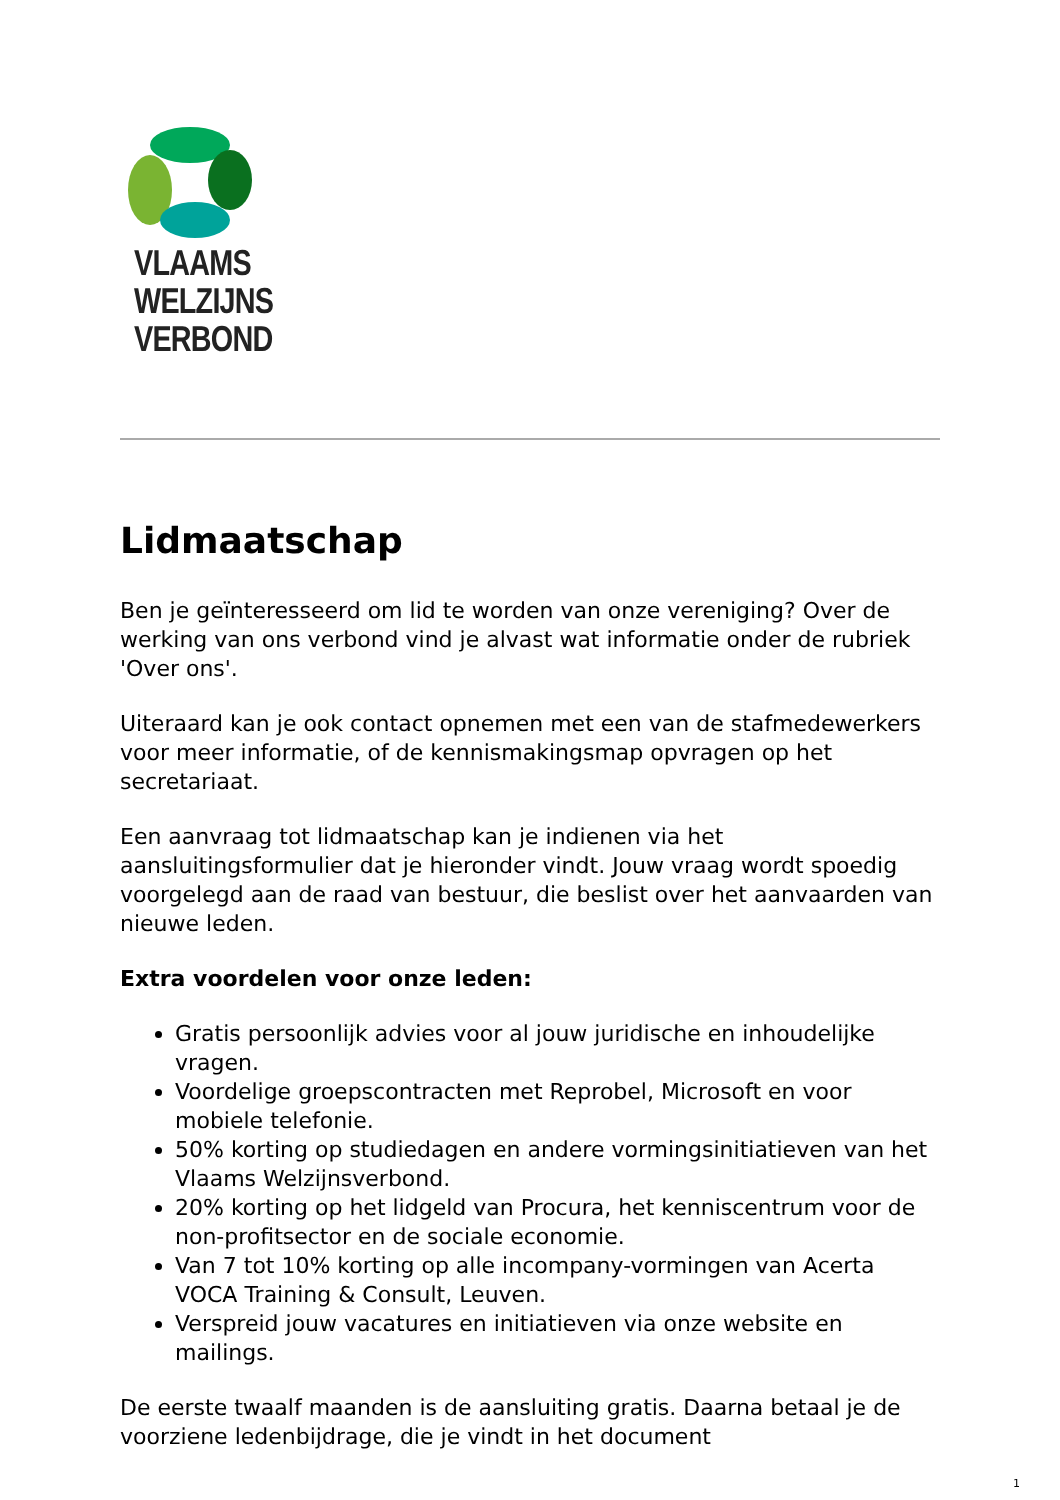VLAAMS
WELZIJNS
VERBOND
Lidmaatschap
Ben je geïnteresseerd om lid te worden van onze vereniging? Over de werking van ons verbond vind je alvast wat informatie onder de rubriek 'Over ons'.
Uiteraard kan je ook contact opnemen met een van de stafmedewerkers voor meer informatie, of de kennismakingsmap opvragen op het secretariaat.
Een aanvraag tot lidmaatschap kan je indienen via het aansluitingsformulier dat je hieronder vindt. Jouw vraag wordt spoedig voorgelegd aan de raad van bestuur, die beslist over het aanvaarden van nieuwe leden.
Extra voordelen voor onze leden:
Gratis persoonlijk advies voor al jouw juridische en inhoudelijke vragen.
Voordelige groepscontracten met Reprobel, Microsoft en voor mobiele telefonie.
50% korting op studiedagen en andere vormingsinitiatieven van het Vlaams Welzijnsverbond.
20% korting op het lidgeld van Procura, het kenniscentrum voor de non-profitsector en de sociale economie.
Van 7 tot 10% korting op alle incompany-vormingen van Acerta VOCA Training & Consult, Leuven.
Verspreid jouw vacatures en initiatieven via onze website en mailings.
De eerste twaalf maanden is de aansluiting gratis. Daarna betaal je de voorziene ledenbijdrage, die je vindt in het document
1